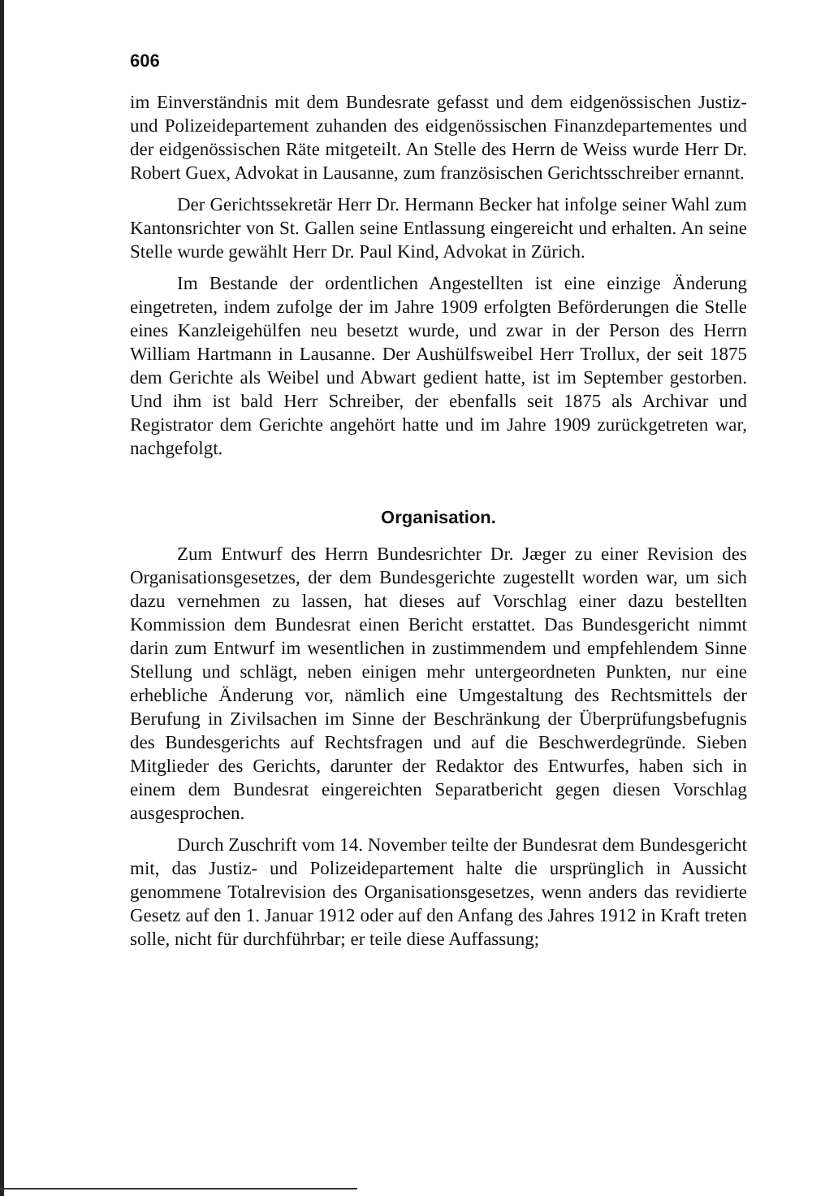606
im Einverständnis mit dem Bundesrate gefasst und dem eidgenössischen Justiz- und Polizeidepartement zuhanden des eidgenössischen Finanzdepartementes und der eidgenössischen Räte mitgeteilt. An Stelle des Herrn de Weiss wurde Herr Dr. Robert Guex, Advokat in Lausanne, zum französischen Gerichtsschreiber ernannt.
Der Gerichtssekretär Herr Dr. Hermann Becker hat infolge seiner Wahl zum Kantonsrichter von St. Gallen seine Entlassung eingereicht und erhalten. An seine Stelle wurde gewählt Herr Dr. Paul Kind, Advokat in Zürich.
Im Bestande der ordentlichen Angestellten ist eine einzige Änderung eingetreten, indem zufolge der im Jahre 1909 erfolgten Beförderungen die Stelle eines Kanzleigehülfen neu besetzt wurde, und zwar in der Person des Herrn William Hartmann in Lausanne. Der Aushülfsweibel Herr Trollux, der seit 1875 dem Gerichte als Weibel und Abwart gedient hatte, ist im September gestorben. Und ihm ist bald Herr Schreiber, der ebenfalls seit 1875 als Archivar und Registrator dem Gerichte angehört hatte und im Jahre 1909 zurückgetreten war, nachgefolgt.
Organisation.
Zum Entwurf des Herrn Bundesrichter Dr. Jæger zu einer Revision des Organisationsgesetzes, der dem Bundesgerichte zugestellt worden war, um sich dazu vernehmen zu lassen, hat dieses auf Vorschlag einer dazu bestellten Kommission dem Bundesrat einen Bericht erstattet. Das Bundesgericht nimmt darin zum Entwurf im wesentlichen in zustimmendem und empfehlendem Sinne Stellung und schlägt, neben einigen mehr untergeordneten Punkten, nur eine erhebliche Änderung vor, nämlich eine Umgestaltung des Rechtsmittels der Berufung in Zivilsachen im Sinne der Beschränkung der Überprüfungsbefugnis des Bundesgerichts auf Rechtsfragen und auf die Beschwerdegründe. Sieben Mitglieder des Gerichts, darunter der Redaktor des Entwurfes, haben sich in einem dem Bundesrat eingereichten Separatbericht gegen diesen Vorschlag ausgesprochen.
Durch Zuschrift vom 14. November teilte der Bundesrat dem Bundesgericht mit, das Justiz- und Polizeidepartement halte die ursprünglich in Aussicht genommene Totalrevision des Organisationsgesetzes, wenn anders das revidierte Gesetz auf den 1. Januar 1912 oder auf den Anfang des Jahres 1912 in Kraft treten solle, nicht für durchführbar; er teile diese Auffassung;